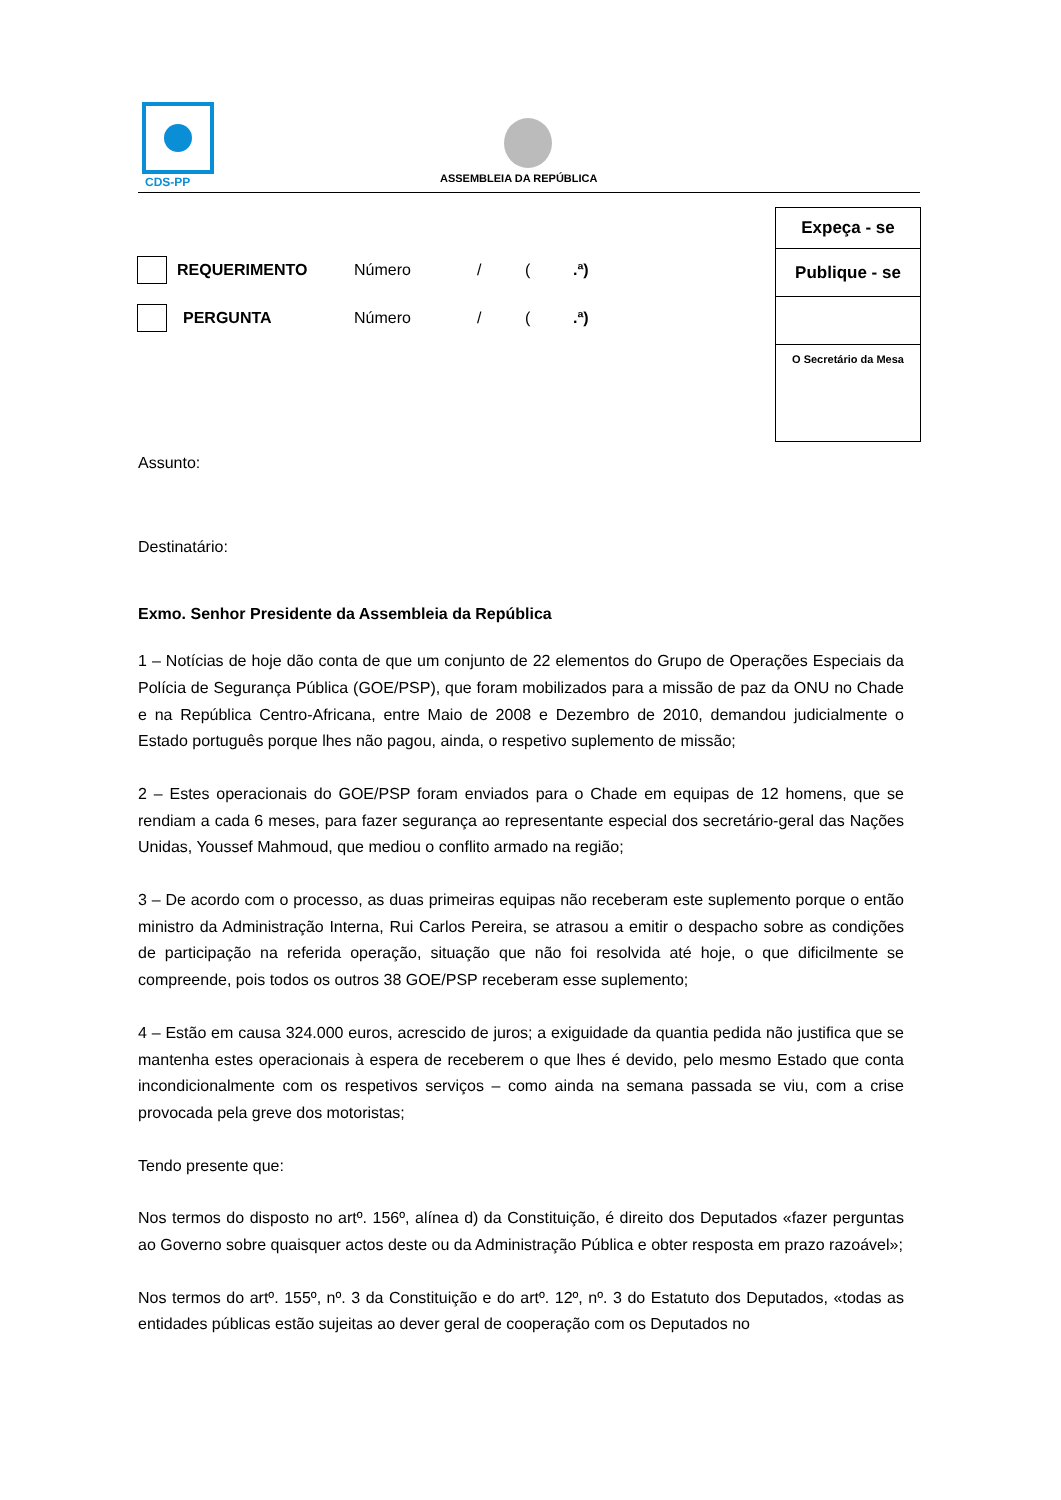CDS-PP
ASSEMBLEIA DA REPÚBLICA
Expeça - se
Publique - se
O Secretário da Mesa
REQUERIMENTO Número / (.ª)
PERGUNTA Número / (.ª)
Assunto:
Destinatário:
Exmo. Senhor Presidente da Assembleia da República
1 – Notícias de hoje dão conta de que um conjunto de 22 elementos do Grupo de Operações Especiais da Polícia de Segurança Pública (GOE/PSP), que foram mobilizados para a missão de paz da ONU no Chade e na República Centro-Africana, entre Maio de 2008 e Dezembro de 2010, demandou judicialmente o Estado português porque lhes não pagou, ainda, o respetivo suplemento de missão;
2 – Estes operacionais do GOE/PSP foram enviados para o Chade em equipas de 12 homens, que se rendiam a cada 6 meses, para fazer segurança ao representante especial dos secretário-geral das Nações Unidas, Youssef Mahmoud, que mediou o conflito armado na região;
3 – De acordo com o processo, as duas primeiras equipas não receberam este suplemento porque o então ministro da Administração Interna, Rui Carlos Pereira, se atrasou a emitir o despacho sobre as condições de participação na referida operação, situação que não foi resolvida até hoje, o que dificilmente se compreende, pois todos os outros 38 GOE/PSP receberam esse suplemento;
4 – Estão em causa 324.000 euros, acrescido de juros; a exiguidade da quantia pedida não justifica que se mantenha estes operacionais à espera de receberem o que lhes é devido, pelo mesmo Estado que conta incondicionalmente com os respetivos serviços – como ainda na semana passada se viu, com a crise provocada pela greve dos motoristas;
Tendo presente que:
Nos termos do disposto no artº. 156º, alínea d) da Constituição, é direito dos Deputados «fazer perguntas ao Governo sobre quaisquer actos deste ou da Administração Pública e obter resposta em prazo razoável»;
Nos termos do artº. 155º, nº. 3 da Constituição e do artº. 12º, nº. 3 do Estatuto dos Deputados, «todas as entidades públicas estão sujeitas ao dever geral de cooperação com os Deputados no